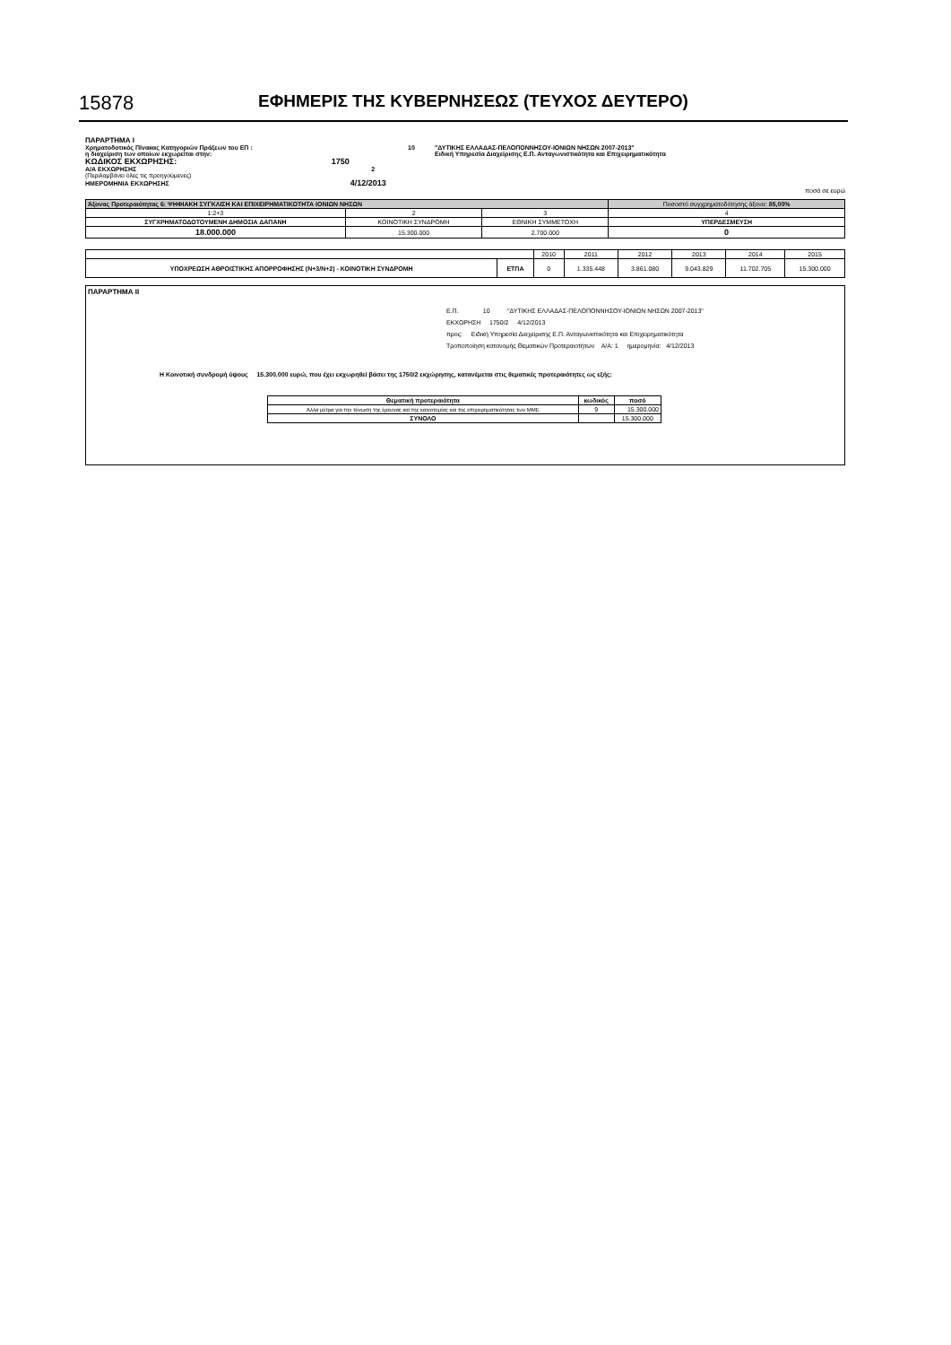15878 ΕΦΗΜΕΡΙΣ ΤΗΣ ΚΥΒΕΡΝΗΣΕΩΣ (ΤΕΥΧΟΣ ΔΕΥΤΕΡΟ)
| ΠΑΡΑΡΤΗΜΑ Ι | | |
| Χρηματοδοτικός Πίνακας Κατηγοριών Πράξεων του ΕΠ : | 10 | "ΔΥΤΙΚΗΣ ΕΛΛΑΔΑΣ-ΠΕΛΟΠΟΝΝΗΣΟΥ-ΙΟΝΙΩΝ ΝΗΣΩΝ 2007-2013" |
| η διαχείριση των οποίων εκχωρείται στην: | | Ειδική Υπηρεσία Διαχείρισης Ε.Π. Ανταγωνιστικότητα και Επιχειρηματικότητα |
| ΚΩΔΙΚΟΣ ΕΚΧΩΡΗΣΗΣ: 1750 | | |
| Α/Α ΕΚΧΩΡΗΣΗΣ 2 (Περιλαμβάνει όλες τις προηγούμενες) | | |
| ΗΜΕΡΟΜΗΝΙΑ ΕΚΧΩΡΗΣΗΣ 4/12/2013 | | |
| ποσά σε ευρώ | | |
| Άξονας Προτεραιότητας 6: ΨΗΦΙΑΚΗ ΣΥΓΚΛΙΣΗ ΚΑΙ ΕΠΙΧΕΙΡΗΜΑΤΙΚΟΤΗΤΑ ΙΟΝΙΩΝ ΝΗΣΩΝ | | | Ποσοστό συγχρηματοδότησης άξονα: 85,00% |
| 1:2+3 | 2 | 3 | 4 |
| ΣΥΓΧΡΗΜΑΤΟΔΟΤΟΥΜΕΝΗ ΔΗΜΟΣΙΑ ΔΑΠΑΝΗ | ΚΟΙΝΟΤΙΚΗ ΣΥΝΔΡΟΜΗ | ΕΘΝΙΚΗ ΣΥΜΜΕΤΟΧΗ | ΥΠΕΡΔΕΣΜΕΥΣΗ |
| 18.000.000 | 15.300.000 | 2.700.000 | 0 |
| | | 2010 | 2011 | 2012 | 2013 | 2014 | 2015 |
| ΥΠΟΧΡΕΩΣΗ ΑΘΡΟΙΣΤΙΚΗΣ ΑΠΟΡΡΟΦΗΣΗΣ (Ν+3/Ν+2) - ΚΟΙΝΟΤΙΚΗ ΣΥΝΔΡΟΜΗ | ΕΤΠΑ | 0 | 1.335.448 | 3.861.080 | 9.043.829 | 11.702.705 | 15.300.000 |
ΠΑΡΑΡΤΗΜΑ ΙΙ
Ε.Π. 10 "ΔΥΤΙΚΗΣ ΕΛΛΑΔΑΣ-ΠΕΛΟΠΟΝΝΗΣΟΥ-ΙΟΝΙΩΝ ΝΗΣΩΝ 2007-2013"
ΕΚΧΩΡΗΣΗ 1750/2 4/12/2013
προς: Ειδική Υπηρεσία Διαχείρισης Ε.Π. Ανταγωνιστικότητα και Επιχειρηματικότητα
Τροποποίηση κατανομής Θεματικών Προτεραιοτήτων Α/Α: 1 ημερομηνία: 4/12/2013
Η Κοινοτική συνδρομή ύψους 15.300.000 ευρώ, που έχει εκχωρηθεί βάσει της 1750/2 εκχώρησης, κατανέμεται στις θεματικές προτεραιότητες ως εξής:
| Θεματική προτεραιότητα | κωδικός | ποσό |
| --- | --- | --- |
| Άλλα μέτρα για την τόνωση της έρευνας και της καινοτομίας και της επιχειρηματικότητας των ΜΜΕ | 9 | 15.300.000 |
| ΣΥΝΟΛΟ | | 15.300.000 |